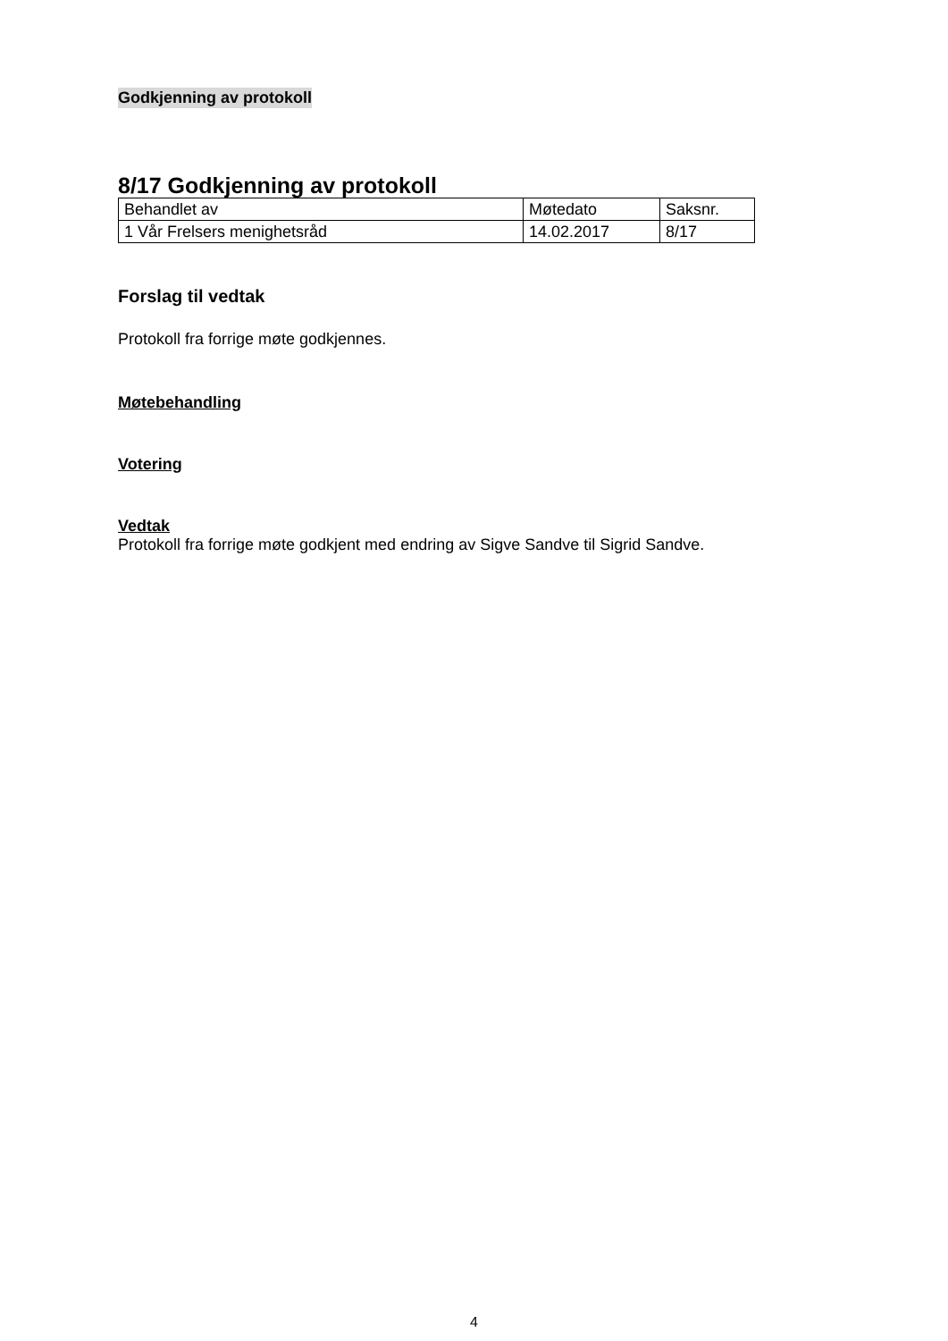Godkjenning av protokoll
8/17 Godkjenning av protokoll
| Behandlet av | Møtedato | Saksnr. |
| 1 Vår Frelsers menighetsråd | 14.02.2017 | 8/17 |
Forslag til vedtak
Protokoll fra forrige møte godkjennes.
Møtebehandling
Votering
Vedtak
Protokoll fra forrige møte godkjent med endring av Sigve Sandve til Sigrid Sandve.
4